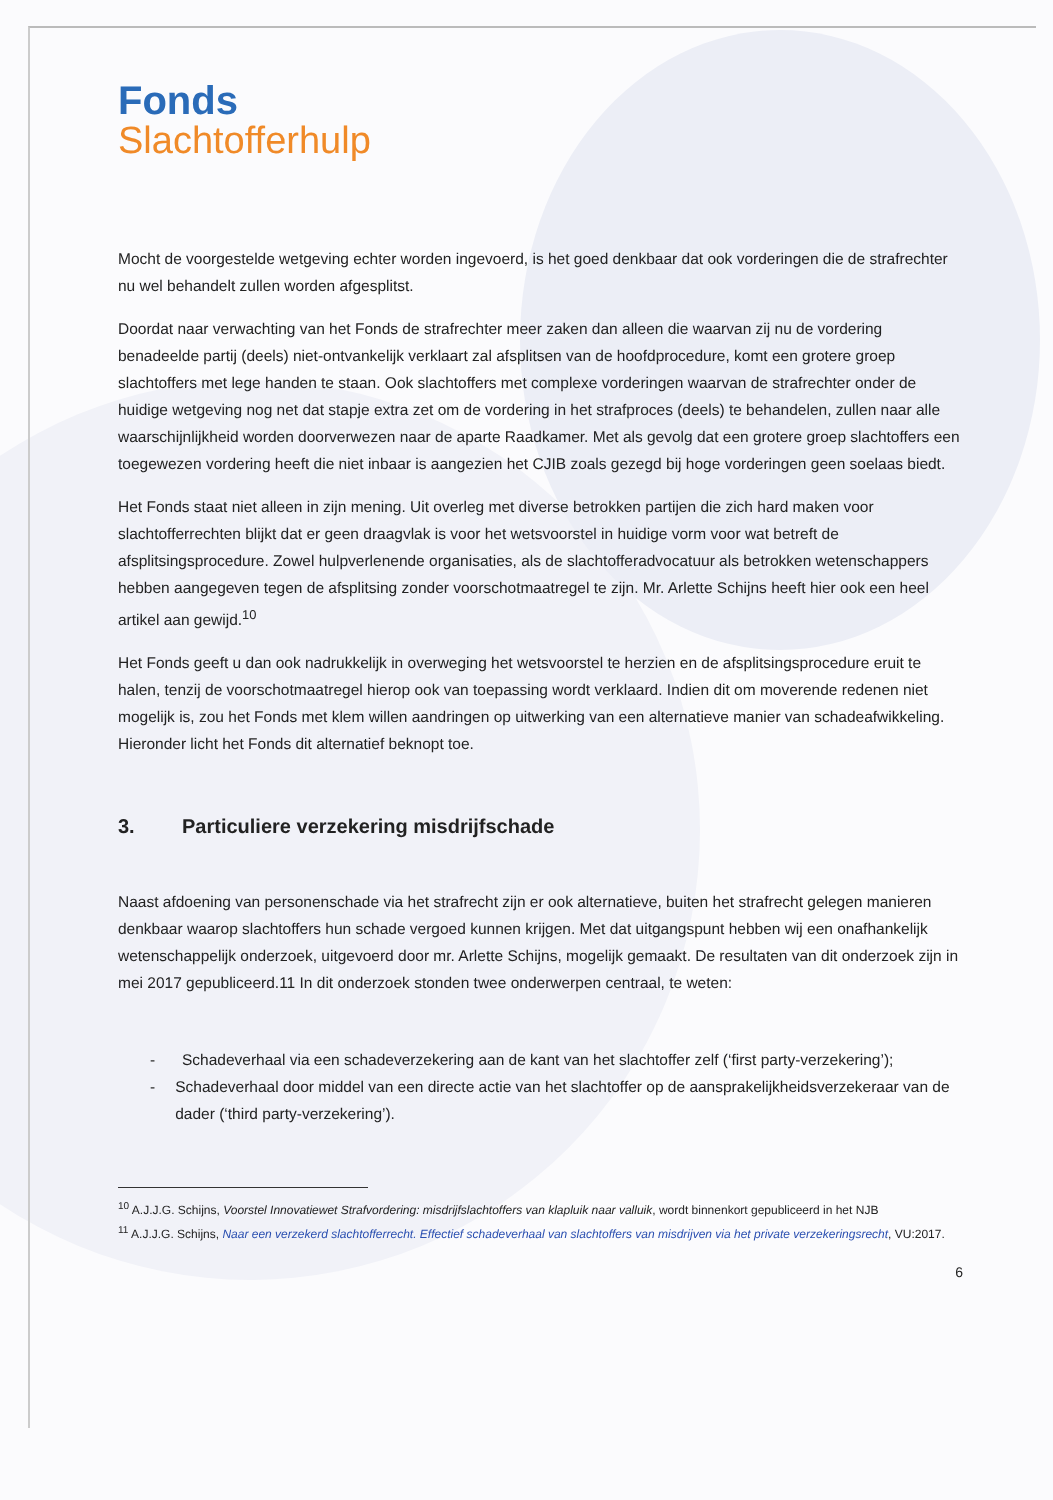Fonds
Slachtofferhulp
Mocht de voorgestelde wetgeving echter worden ingevoerd, is het goed denkbaar dat ook vorderingen die de strafrechter nu wel behandelt zullen worden afgesplitst.
Doordat naar verwachting van het Fonds de strafrechter meer zaken dan alleen die waarvan zij nu de vordering benadeelde partij (deels) niet-ontvankelijk verklaart zal afsplitsen van de hoofdprocedure, komt een grotere groep slachtoffers met lege handen te staan. Ook slachtoffers met complexe vorderingen waarvan de strafrechter onder de huidige wetgeving nog net dat stapje extra zet om de vordering in het strafproces (deels) te behandelen, zullen naar alle waarschijnlijkheid worden doorverwezen naar de aparte Raadkamer. Met als gevolg dat een grotere groep slachtoffers een toegewezen vordering heeft die niet inbaar is aangezien het CJIB zoals gezegd bij hoge vorderingen geen soelaas biedt.
Het Fonds staat niet alleen in zijn mening. Uit overleg met diverse betrokken partijen die zich hard maken voor slachtofferrechten blijkt dat er geen draagvlak is voor het wetsvoorstel in huidige vorm voor wat betreft de afsplitsingsprocedure. Zowel hulpverlenende organisaties, als de slachtofferadvocatuur als betrokken wetenschappers hebben aangegeven tegen de afsplitsing zonder voorschotmaatregel te zijn. Mr. Arlette Schijns heeft hier ook een heel artikel aan gewijd.<sup>10</sup>
Het Fonds geeft u dan ook nadrukkelijk in overweging het wetsvoorstel te herzien en de afsplitsingsprocedure eruit te halen, tenzij de voorschotmaatregel hierop ook van toepassing wordt verklaard. Indien dit om moverende redenen niet mogelijk is, zou het Fonds met klem willen aandringen op uitwerking van een alternatieve manier van schadeafwikkeling. Hieronder licht het Fonds dit alternatief beknopt toe.
3. Particuliere verzekering misdrijfschade
Naast afdoening van personenschade via het strafrecht zijn er ook alternatieve, buiten het strafrecht gelegen manieren denkbaar waarop slachtoffers hun schade vergoed kunnen krijgen. Met dat uitgangspunt hebben wij een onafhankelijk wetenschappelijk onderzoek, uitgevoerd door mr. Arlette Schijns, mogelijk gemaakt. De resultaten van dit onderzoek zijn in mei 2017 gepubliceerd.11 In dit onderzoek stonden twee onderwerpen centraal, te weten:
- Schadeverhaal via een schadeverzekering aan de kant van het slachtoffer zelf (‘first party-verzekering’);
- Schadeverhaal door middel van een directe actie van het slachtoffer op de aansprakelijkheidsverzekeraar van de dader (‘third party-verzekering’).
<sup>10</sup> A.J.J.G. Schijns, Voorstel Innovatiewet Strafvordering: misdrijfslachtoffers van klapluik naar valluik, wordt binnenkort gepubliceerd in het NJB
<sup>11</sup> A.J.J.G. Schijns, Naar een verzekerd slachtofferrecht. Effectief schadeverhaal van slachtoffers van misdrijven via het private verzekeringsrecht, VU:2017.
6